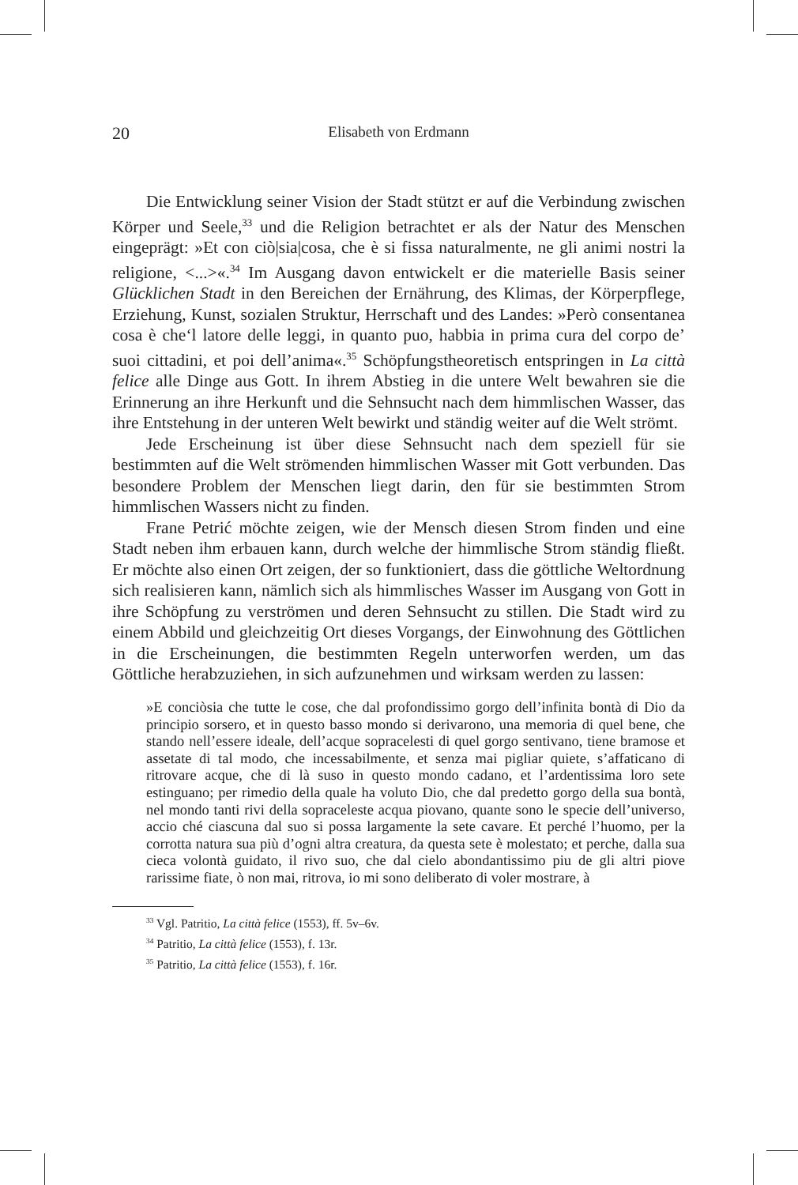20 Elisabeth von Erdmann
Die Entwicklung seiner Vision der Stadt stützt er auf die Verbindung zwischen Körper und Seele,<sup>33</sup> und die Religion betrachtet er als der Natur des Menschen eingeprägt: »Et con ciò|sia|cosa, che è si fissa naturalmente, ne gli animi nostri la religione, <...>«.<sup>34</sup> Im Ausgang davon entwickelt er die materielle Basis seiner Glücklichen Stadt in den Bereichen der Ernährung, des Klimas, der Körperpflege, Erziehung, Kunst, sozialen Struktur, Herrschaft und des Landes: »Però consentanea cosa è che‘l latore delle leggi, in quanto puo, habbia in prima cura del corpo de’ suoi cittadini, et poi dell’anima«.<sup>35</sup> Schöpfungstheoretisch entspringen in La città felice alle Dinge aus Gott. In ihrem Abstieg in die untere Welt bewahren sie die Erinnerung an ihre Herkunft und die Sehnsucht nach dem himmlischen Wasser, das ihre Entstehung in der unteren Welt bewirkt und ständig weiter auf die Welt strömt.
Jede Erscheinung ist über diese Sehnsucht nach dem speziell für sie bestimmten auf die Welt strömenden himmlischen Wasser mit Gott verbunden. Das besondere Problem der Menschen liegt darin, den für sie bestimmten Strom himmlischen Wassers nicht zu finden.
Frane Petrić möchte zeigen, wie der Mensch diesen Strom finden und eine Stadt neben ihm erbauen kann, durch welche der himmlische Strom ständig fließt. Er möchte also einen Ort zeigen, der so funktioniert, dass die göttliche Weltordnung sich realisieren kann, nämlich sich als himmlisches Wasser im Ausgang von Gott in ihre Schöpfung zu verströmen und deren Sehnsucht zu stillen. Die Stadt wird zu einem Abbild und gleichzeitig Ort dieses Vorgangs, der Einwohnung des Göttlichen in die Erscheinungen, die bestimmten Regeln unterworfen werden, um das Göttliche herabzuziehen, in sich aufzunehmen und wirksam werden zu lassen:
»E conciòsia che tutte le cose, che dal profondissimo gorgo dell’infinita bontà di Dio da principio sorsero, et in questo basso mondo si derivarono, una memoria di quel bene, che stando nell’essere ideale, dell’acque sopracelesti di quel gorgo sentivano, tiene bramose et assetate di tal modo, che incessabilmente, et senza mai pigliar quiete, s’affaticano di ritrovare acque, che di là suso in questo mondo cadano, et l’ardentissima loro sete estinguano; per rimedio della quale ha voluto Dio, che dal predetto gorgo della sua bontà, nel mondo tanti rivi della sopraceleste acqua piovano, quante sono le specie dell’universo, accio ché ciascuna dal suo si possa largamente la sete cavare. Et perché l’huomo, per la corrotta natura sua più d’ogni altra creatura, da questa sete è molestato; et perche, dalla sua cieca volontà guidato, il rivo suo, che dal cielo abondantissimo piu de gli altri piove rarissime fiate, ò non mai, ritrova, io mi sono deliberato di voler mostrare, à
<sup>33</sup> Vgl. Patritio, La città felice (1553), ff. 5v–6v.
<sup>34</sup> Patritio, La città felice (1553), f. 13r.
<sup>35</sup> Patritio, La città felice (1553), f. 16r.